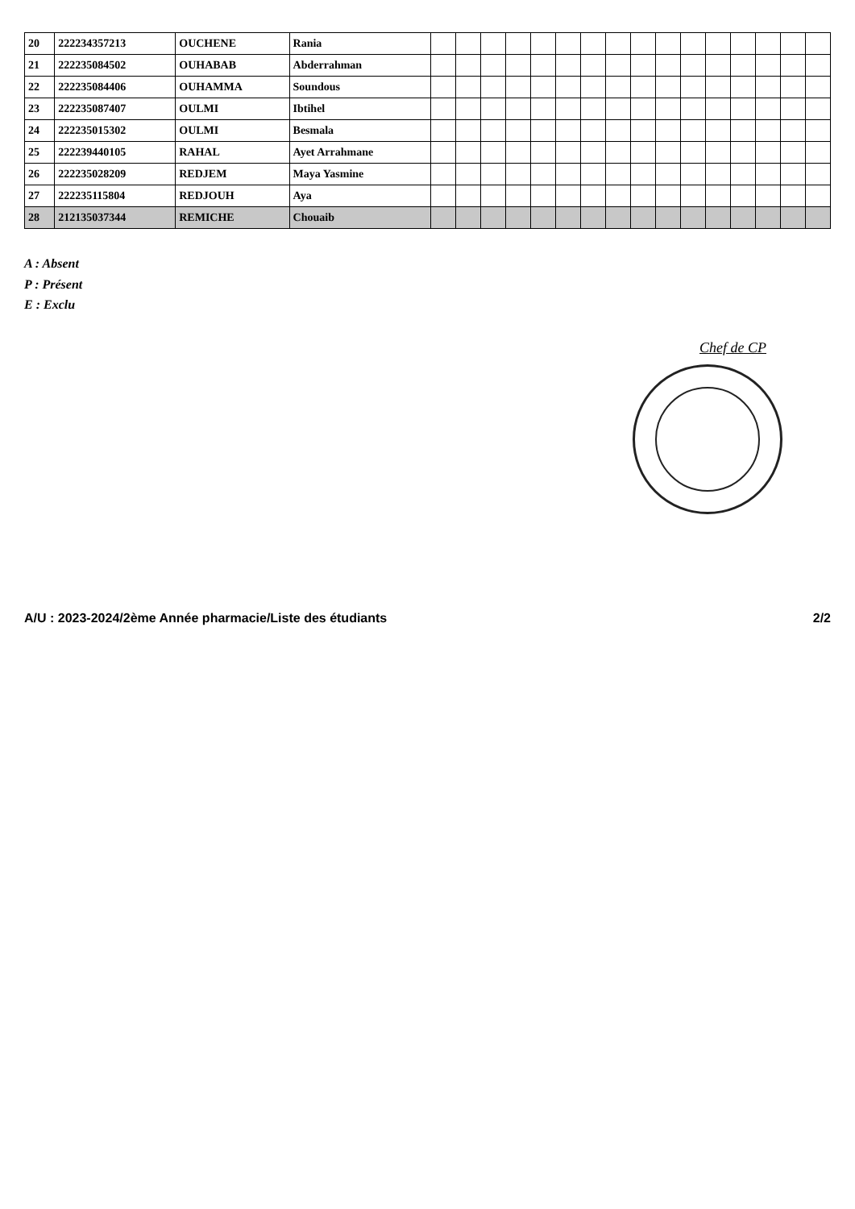| 20 | 222234357213 | OUCHENE | Rania | | | | | | | | | | | | | | | | |
| 21 | 222235084502 | OUHABAB | Abderrahman | | | | | | | | | | | | | | | | |
| 22 | 222235084406 | OUHAMMA | Soundous | | | | | | | | | | | | | | | | |
| 23 | 222235087407 | OULMI | Ibtihel | | | | | | | | | | | | | | | | |
| 24 | 222235015302 | OULMI | Besmala | | | | | | | | | | | | | | | | |
| 25 | 222239440105 | RAHAL | Ayet Arrahmane | | | | | | | | | | | | | | | | |
| 26 | 222235028209 | REDJEM | Maya Yasmine | | | | | | | | | | | | | | | | |
| 27 | 222235115804 | REDJOUH | Aya | | | | | | | | | | | | | | | | |
| 28 | 212135037344 | REMICHE | Chouaib | | | | | | | | | | | | | | | | |
A : Absent
P : Présent
E : Exclu
Chef de CP
A/U : 2023-2024/2ème Année pharmacie/Liste des étudiants 2/2